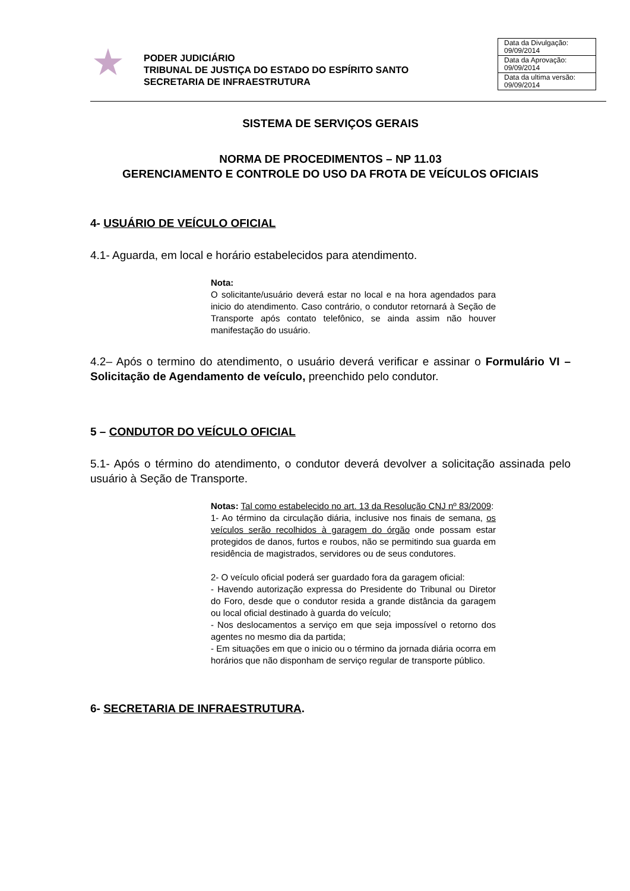PODER JUDICIÁRIO
TRIBUNAL DE JUSTIÇA DO ESTADO DO ESPÍRITO SANTO
SECRETARIA DE INFRAESTRUTURA
| Data da Divulgação: 09/09/2014 |
| Data da Aprovação: 09/09/2014 |
| Data da ultima versão: 09/09/2014 |
SISTEMA DE SERVIÇOS GERAIS
NORMA DE PROCEDIMENTOS – NP 11.03
GERENCIAMENTO E CONTROLE DO USO DA FROTA DE VEÍCULOS OFICIAIS
4- USUÁRIO DE VEÍCULO OFICIAL
4.1- Aguarda, em local e horário estabelecidos para atendimento.
Nota:
O solicitante/usuário deverá estar no local e na hora agendados para inicio do atendimento. Caso contrário, o condutor retornará à Seção de Transporte após contato telefônico, se ainda assim não houver manifestação do usuário.
4.2– Após o termino do atendimento, o usuário deverá verificar e assinar o Formulário VI – Solicitação de Agendamento de veículo, preenchido pelo condutor.
5 – CONDUTOR DO VEÍCULO OFICIAL
5.1- Após o término do atendimento, o condutor deverá devolver a solicitação assinada pelo usuário à Seção de Transporte.
Notas: Tal como estabelecido no art. 13 da Resolução CNJ nº 83/2009:
1- Ao término da circulação diária, inclusive nos finais de semana, os veículos serão recolhidos à garagem do órgão onde possam estar protegidos de danos, furtos e roubos, não se permitindo sua guarda em residência de magistrados, servidores ou de seus condutores.
2- O veículo oficial poderá ser guardado fora da garagem oficial:
- Havendo autorização expressa do Presidente do Tribunal ou Diretor do Foro, desde que o condutor resida a grande distância da garagem ou local oficial destinado à guarda do veículo;
- Nos deslocamentos a serviço em que seja impossível o retorno dos agentes no mesmo dia da partida;
- Em situações em que o inicio ou o término da jornada diária ocorra em horários que não disponham de serviço regular de transporte público.
6- SECRETARIA DE INFRAESTRUTURA.